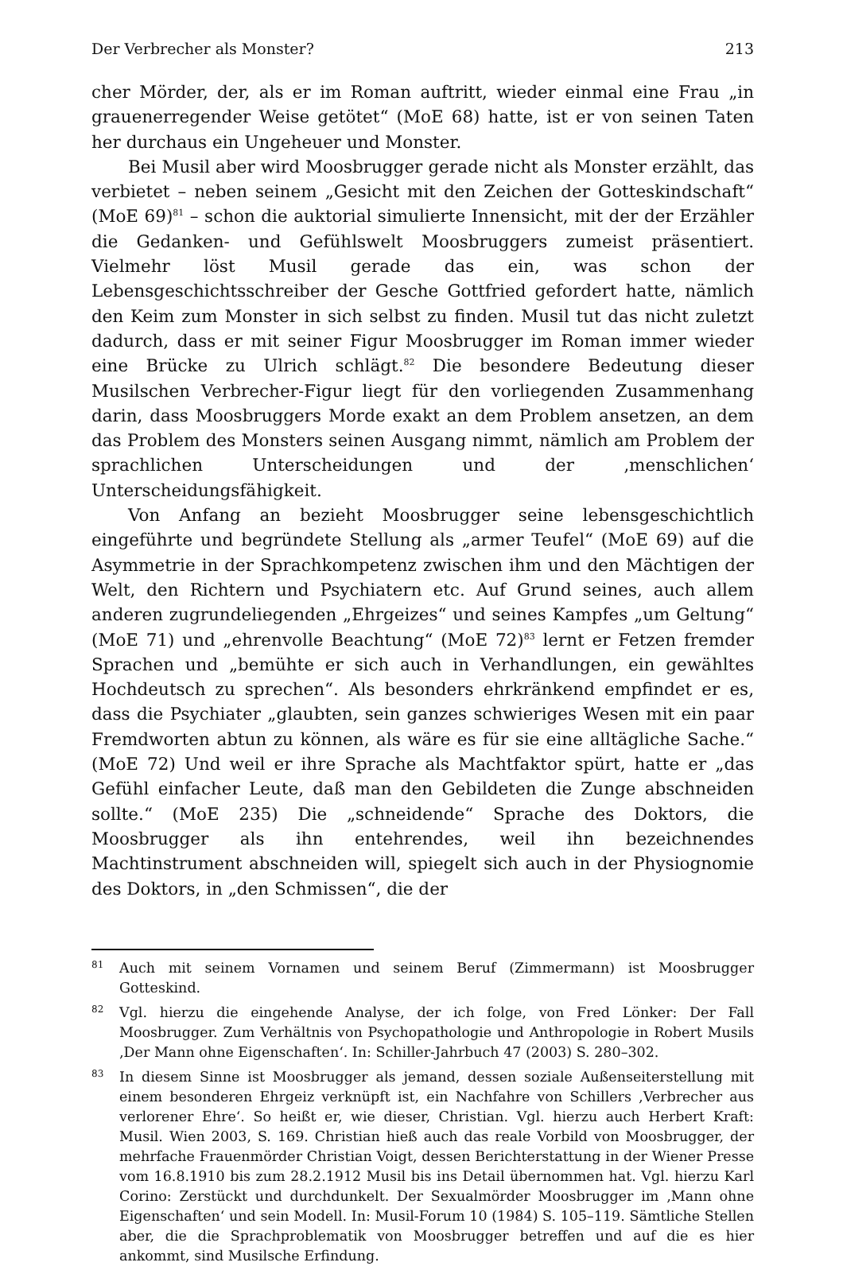Der Verbrecher als Monster? 213
cher Mörder, der, als er im Roman auftritt, wieder einmal eine Frau „in grauenerregender Weise getötet“ (MoE 68) hatte, ist er von seinen Taten her durchaus ein Ungeheuer und Monster.
Bei Musil aber wird Moosbrugger gerade nicht als Monster erzählt, das verbietet – neben seinem „Gesicht mit den Zeichen der Gotteskindschaft“ (MoE 69)<sup>81</sup> – schon die auktorial simulierte Innensicht, mit der der Erzähler die Gedanken- und Gefühlswelt Moosbruggers zumeist präsentiert. Vielmehr löst Musil gerade das ein, was schon der Lebensgeschichtsschreiber der Gesche Gottfried gefordert hatte, nämlich den Keim zum Monster in sich selbst zu finden. Musil tut das nicht zuletzt dadurch, dass er mit seiner Figur Moosbrugger im Roman immer wieder eine Brücke zu Ulrich schlägt.<sup>82</sup> Die besondere Bedeutung dieser Musilschen Verbrecher-Figur liegt für den vorliegenden Zusammenhang darin, dass Moosbruggers Morde exakt an dem Problem ansetzen, an dem das Problem des Monsters seinen Ausgang nimmt, nämlich am Problem der sprachlichen Unterscheidungen und der ‚menschlichen‘ Unterscheidungsfähigkeit.
Von Anfang an bezieht Moosbrugger seine lebensgeschichtlich eingeführte und begründete Stellung als „armer Teufel“ (MoE 69) auf die Asymmetrie in der Sprachkompetenz zwischen ihm und den Mächtigen der Welt, den Richtern und Psychiatern etc. Auf Grund seines, auch allem anderen zugrundeliegenden „Ehrgeizes“ und seines Kampfes „um Geltung“ (MoE 71) und „ehrenvolle Beachtung“ (MoE 72)<sup>83</sup> lernt er Fetzen fremder Sprachen und „bemühte er sich auch in Verhandlungen, ein gewähltes Hochdeutsch zu sprechen“. Als besonders ehrkränkend empfindet er es, dass die Psychiater „glaubten, sein ganzes schwieriges Wesen mit ein paar Fremdworten abtun zu können, als wäre es für sie eine alltägliche Sache.“ (MoE 72) Und weil er ihre Sprache als Machtfaktor spürt, hatte er „das Gefühl einfacher Leute, daß man den Gebildeten die Zunge abschneiden sollte.“ (MoE 235) Die „schneidende“ Sprache des Doktors, die Moosbrugger als ihn entehrendes, weil ihn bezeichnendes Machtinstrument abschneiden will, spiegelt sich auch in der Physiognomie des Doktors, in „den Schmissen“, die der
81 Auch mit seinem Vornamen und seinem Beruf (Zimmermann) ist Moosbrugger Gotteskind.
82 Vgl. hierzu die eingehende Analyse, der ich folge, von Fred Lönker: Der Fall Moosbrugger. Zum Verhältnis von Psychopathologie und Anthropologie in Robert Musils ‚Der Mann ohne Eigenschaften‘. In: Schiller-Jahrbuch 47 (2003) S. 280–302.
83 In diesem Sinne ist Moosbrugger als jemand, dessen soziale Außenseiterstellung mit einem besonderen Ehrgeiz verknüpft ist, ein Nachfahre von Schillers ‚Verbrecher aus verlorener Ehre‘. So heißt er, wie dieser, Christian. Vgl. hierzu auch Herbert Kraft: Musil. Wien 2003, S. 169. Christian hieß auch das reale Vorbild von Moosbrugger, der mehrfache Frauenmörder Christian Voigt, dessen Berichterstattung in der Wiener Presse vom 16.8.1910 bis zum 28.2.1912 Musil bis ins Detail übernommen hat. Vgl. hierzu Karl Corino: Zerstückt und durchdunkelt. Der Sexualmörder Moosbrugger im ‚Mann ohne Eigenschaften‘ und sein Modell. In: Musil-Forum 10 (1984) S. 105–119. Sämtliche Stellen aber, die die Sprachproblematik von Moosbrugger betreffen und auf die es hier ankommt, sind Musilsche Erfindung.